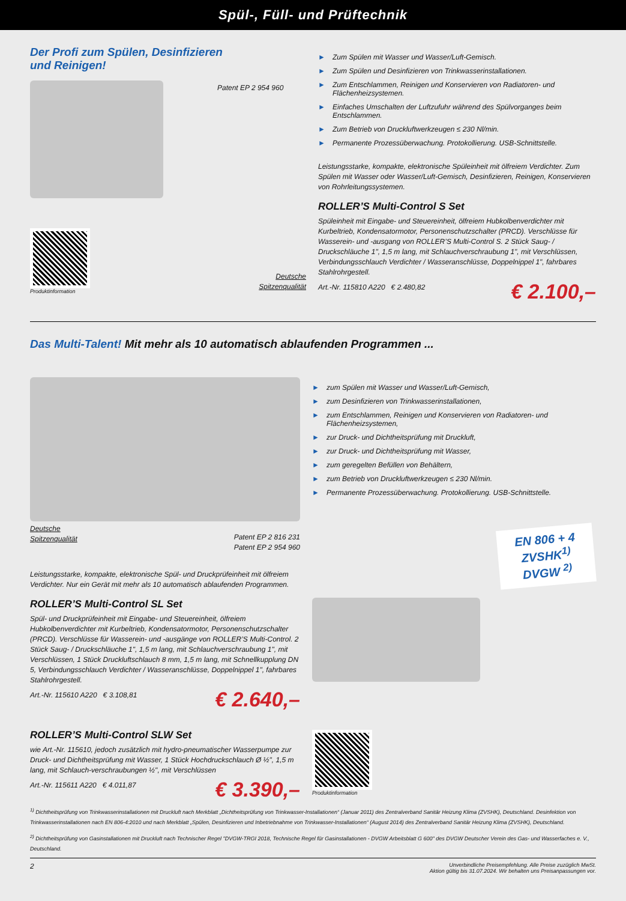Spül-, Füll- und Prüftechnik
Der Profi zum Spülen, Desinfizieren
und Reinigen!
Patent EP 2 954 960
Produktinformation
Deutsche
Spitzenqualität
► Zum Spülen mit Wasser und Wasser/Luft-Gemisch.
► Zum Spülen und Desinfizieren von Trinkwasserinstallationen.
► Zum Entschlammen, Reinigen und Konservieren von Radiatoren- und Flächenheizsystemen.
► Einfaches Umschalten der Luftzufuhr während des Spülvorganges beim Entschlammen.
► Zum Betrieb von Druckluftwerkzeugen ≤ 230 Nl/min.
► Permanente Prozessüberwachung. Protokollierung. USB-Schnittstelle.
Leistungsstarke, kompakte, elektronische Spüleinheit mit ölfreiem Verdichter. Zum Spülen mit Wasser oder Wasser/Luft-Gemisch, Desinfizieren, Reinigen, Konservieren von Rohrleitungssystemen.
ROLLER’S Multi-Control S Set
Spüleinheit mit Eingabe- und Steuereinheit, ölfreiem Hubkolbenverdichter mit Kurbeltrieb, Kondensatormotor, Personenschutzschalter (PRCD). Verschlüsse für Wasserein- und -ausgang von ROLLER’S Multi-Control S. 2 Stück Saug- / Druckschläuche 1", 1,5 m lang, mit Schlauchverschraubung 1", mit Verschlüssen, Verbindungsschlauch Verdichter / Wasseranschlüsse, Doppelnippel 1", fahrbares Stahlrohrgestell.
Art.-Nr. 115810 A220 € 2.480,82
€ 2.100,–
Das Multi-Talent! Mit mehr als 10 automatisch ablaufenden Programmen ...
Deutsche
Spitzenqualität
Patent EP 2 816 231
Patent EP 2 954 960
Leistungsstarke, kompakte, elektronische Spül- und Druckprüfeinheit mit ölfreiem Verdichter. Nur ein Gerät mit mehr als 10 automatisch ablaufenden Programmen.
ROLLER’S Multi-Control SL Set
Spül- und Druckprüfeinheit mit Eingabe- und Steuereinheit, ölfreiem Hubkolbenverdichter mit Kurbeltrieb, Kondensatormotor, Personenschutzschalter (PRCD). Verschlüsse für Wasserein- und -ausgänge von ROLLER’S Multi-Control. 2 Stück Saug- / Druckschläuche 1", 1,5 m lang, mit Schlauchverschraubung 1", mit Verschlüssen, 1 Stück Druckluftschlauch 8 mm, 1,5 m lang, mit Schnellkupplung DN 5, Verbindungsschlauch Verdichter / Wasseranschlüsse, Doppelnippel 1", fahrbares Stahlrohrgestell.
Art.-Nr. 115610 A220 € 3.108,81
€ 2.640,–
ROLLER’S Multi-Control SLW Set
wie Art.-Nr. 115610, jedoch zusätzlich mit hydro-pneumatischer Wasserpumpe zur Druck- und Dichtheitsprüfung mit Wasser, 1 Stück Hochdruckschlauch Ø ½", 1,5 m lang, mit Schlauch-verschraubungen ½", mit Verschlüssen
Art.-Nr. 115611 A220 € 4.011,87
€ 3.390,–
► zum Spülen mit Wasser und Wasser/Luft-Gemisch,
► zum Desinfizieren von Trinkwasserinstallationen,
► zum Entschlammen, Reinigen und Konservieren von Radiatoren- und Flächenheizsystemen,
► zur Druck- und Dichtheitsprüfung mit Druckluft,
► zur Druck- und Dichtheitsprüfung mit Wasser,
► zum geregelten Befüllen von Behältern,
► zum Betrieb von Druckluftwerkzeugen ≤ 230 Nl/min.
► Permanente Prozessüberwachung. Protokollierung. USB-Schnittstelle.
EN 806 + 4
ZVSHK<sup>1)</sup>
DVGW <sup>2)</sup>
Produktinformation
<sup>1)</sup> Dichtheitsprüfung von Trinkwasserinstallationen mit Druckluft nach Merkblatt „Dichtheitsprüfung von Trinkwasser-Installationen“ (Januar 2011) des Zentralverband Sanitär Heizung Klima (ZVSHK), Deutschland. Desinfektion von Trinkwasserinstallationen nach EN 806-4:2010 und nach Merkblatt „Spülen, Desinfizieren und Inbetriebnahme von Trinkwasser-Installationen“ (August 2014) des Zentralverband Sanitär Heizung Klima (ZVSHK), Deutschland.
<sup>2)</sup> Dichtheitsprüfung von Gasinstallationen mit Druckluft nach Technischer Regel "DVGW-TRGI 2018, Technische Regel für Gasinstallationen - DVGW Arbeitsblatt G 600" des DVGW Deutscher Verein des Gas- und Wasserfaches e. V., Deutschland.
2 Unverbindliche Preisempfehlung. Alle Preise zuzüglich MwSt.
Aktion gültig bis 31.07.2024. Wir behalten uns Preisanpassungen vor.